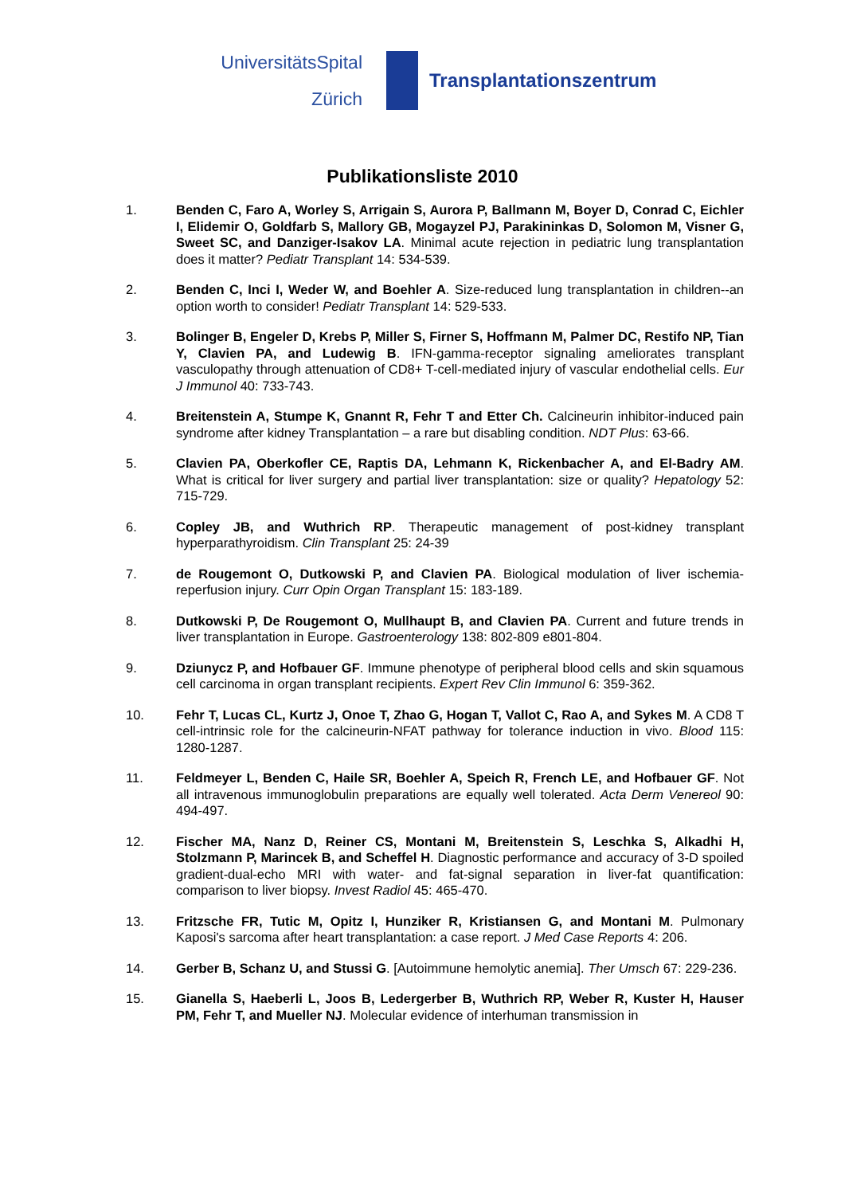UniversitätsSpital
Zürich
Transplantationszentrum
Publikationsliste 2010
1. Benden C, Faro A, Worley S, Arrigain S, Aurora P, Ballmann M, Boyer D, Conrad C, Eichler I, Elidemir O, Goldfarb S, Mallory GB, Mogayzel PJ, Parakininkas D, Solomon M, Visner G, Sweet SC, and Danziger-Isakov LA. Minimal acute rejection in pediatric lung transplantation does it matter? Pediatr Transplant 14: 534-539.
2. Benden C, Inci I, Weder W, and Boehler A. Size-reduced lung transplantation in children--an option worth to consider! Pediatr Transplant 14: 529-533.
3. Bolinger B, Engeler D, Krebs P, Miller S, Firner S, Hoffmann M, Palmer DC, Restifo NP, Tian Y, Clavien PA, and Ludewig B. IFN-gamma-receptor signaling ameliorates transplant vasculopathy through attenuation of CD8+ T-cell-mediated injury of vascular endothelial cells. Eur J Immunol 40: 733-743.
4. Breitenstein A, Stumpe K, Gnannt R, Fehr T and Etter Ch. Calcineurin inhibitor-induced pain syndrome after kidney Transplantation – a rare but disabling condition. NDT Plus: 63-66.
5. Clavien PA, Oberkofler CE, Raptis DA, Lehmann K, Rickenbacher A, and El-Badry AM. What is critical for liver surgery and partial liver transplantation: size or quality? Hepatology 52: 715-729.
6. Copley JB, and Wuthrich RP. Therapeutic management of post-kidney transplant hyperparathyroidism. Clin Transplant 25: 24-39
7. de Rougemont O, Dutkowski P, and Clavien PA. Biological modulation of liver ischemia-reperfusion injury. Curr Opin Organ Transplant 15: 183-189.
8. Dutkowski P, De Rougemont O, Mullhaupt B, and Clavien PA. Current and future trends in liver transplantation in Europe. Gastroenterology 138: 802-809 e801-804.
9. Dziunycz P, and Hofbauer GF. Immune phenotype of peripheral blood cells and skin squamous cell carcinoma in organ transplant recipients. Expert Rev Clin Immunol 6: 359-362.
10. Fehr T, Lucas CL, Kurtz J, Onoe T, Zhao G, Hogan T, Vallot C, Rao A, and Sykes M. A CD8 T cell-intrinsic role for the calcineurin-NFAT pathway for tolerance induction in vivo. Blood 115: 1280-1287.
11. Feldmeyer L, Benden C, Haile SR, Boehler A, Speich R, French LE, and Hofbauer GF. Not all intravenous immunoglobulin preparations are equally well tolerated. Acta Derm Venereol 90: 494-497.
12. Fischer MA, Nanz D, Reiner CS, Montani M, Breitenstein S, Leschka S, Alkadhi H, Stolzmann P, Marincek B, and Scheffel H. Diagnostic performance and accuracy of 3-D spoiled gradient-dual-echo MRI with water- and fat-signal separation in liver-fat quantification: comparison to liver biopsy. Invest Radiol 45: 465-470.
13. Fritzsche FR, Tutic M, Opitz I, Hunziker R, Kristiansen G, and Montani M. Pulmonary Kaposi's sarcoma after heart transplantation: a case report. J Med Case Reports 4: 206.
14. Gerber B, Schanz U, and Stussi G. [Autoimmune hemolytic anemia]. Ther Umsch 67: 229-236.
15. Gianella S, Haeberli L, Joos B, Ledergerber B, Wuthrich RP, Weber R, Kuster H, Hauser PM, Fehr T, and Mueller NJ. Molecular evidence of interhuman transmission in